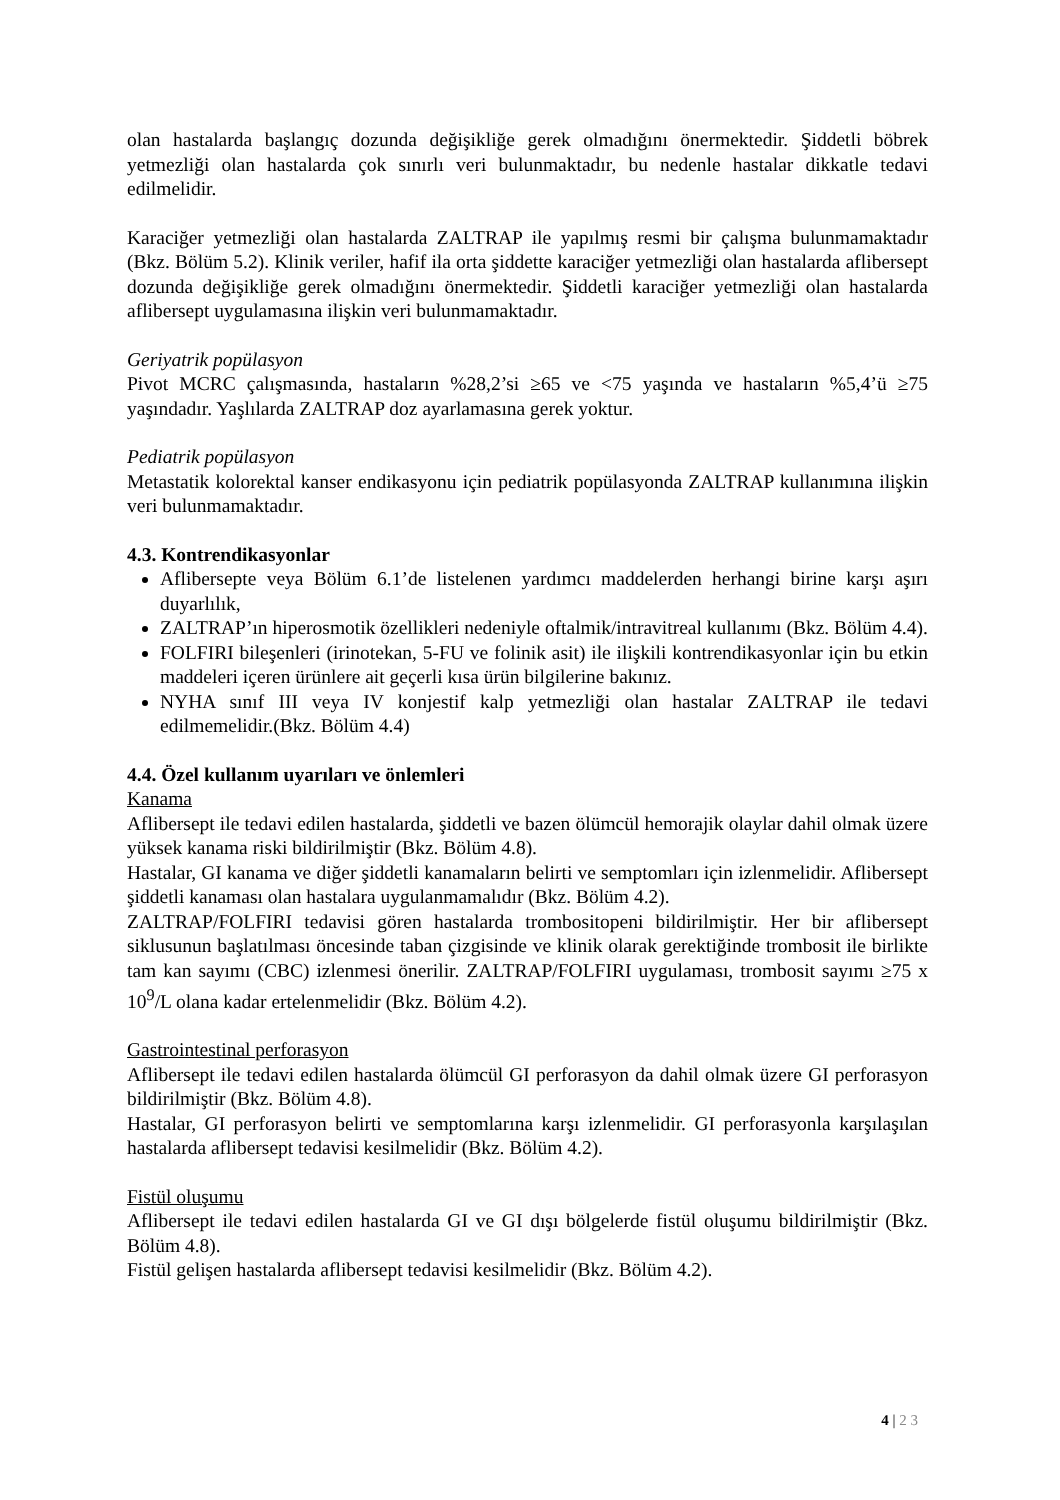olan hastalarda başlangıç dozunda değişikliğe gerek olmadığını önermektedir. Şiddetli böbrek yetmezliği olan hastalarda çok sınırlı veri bulunmaktadır, bu nedenle hastalar dikkatle tedavi edilmelidir.
Karaciğer yetmezliği olan hastalarda ZALTRAP ile yapılmış resmi bir çalışma bulunmamaktadır (Bkz. Bölüm 5.2). Klinik veriler, hafif ila orta şiddette karaciğer yetmezliği olan hastalarda aflibersept dozunda değişikliğe gerek olmadığını önermektedir. Şiddetli karaciğer yetmezliği olan hastalarda aflibersept uygulamasına ilişkin veri bulunmamaktadır.
Geriyatrik popülasyon
Pivot MCRC çalışmasında, hastaların %28,2’si ≥65 ve <75 yaşında ve hastaların %5,4’ü ≥75 yaşındadır. Yaşlılarda ZALTRAP doz ayarlamasına gerek yoktur.
Pediatrik popülasyon
Metastatik kolorektal kanser endikasyonu için pediatrik popülasyonda ZALTRAP kullanımına ilişkin veri bulunmamaktadır.
4.3. Kontrendikasyonlar
Aflibersepte veya Bölüm 6.1’de listelenen yardımcı maddelerden herhangi birine karşı aşırı duyarlılık,
ZALTRAP’ın hiperosmotik özellikleri nedeniyle oftalmik/intravitreal kullanımı (Bkz. Bölüm 4.4).
FOLFIRI bileşenleri (irinotekan, 5-FU ve folinik asit) ile ilişkili kontrendikasyonlar için bu etkin maddeleri içeren ürünlere ait geçerli kısa ürün bilgilerine bakınız.
NYHA sınıf III veya IV konjestif kalp yetmezliği olan hastalar ZALTRAP ile tedavi edilmemelidir.(Bkz. Bölüm 4.4)
4.4. Özel kullanım uyarıları ve önlemleri
Kanama
Aflibersept ile tedavi edilen hastalarda, şiddetli ve bazen ölümcül hemorajik olaylar dahil olmak üzere yüksek kanama riski bildirilmiştir (Bkz. Bölüm 4.8).
Hastalar, GI kanama ve diğer şiddetli kanamaların belirti ve semptomları için izlenmelidir. Aflibersept şiddetli kanaması olan hastalara uygulanmamalıdır (Bkz. Bölüm 4.2).
ZALTRAP/FOLFIRI tedavisi gören hastalarda trombositopeni bildirilmiştir. Her bir aflibersept siklusunun başlatılması öncesinde taban çizgisinde ve klinik olarak gerektiğinde trombosit ile birlikte tam kan sayımı (CBC) izlenmesi önerilir. ZALTRAP/FOLFIRI uygulaması, trombosit sayımı ≥75 x 10<sup>9</sup>/L olana kadar ertelenmelidir (Bkz. Bölüm 4.2).
Gastrointestinal perforasyon
Aflibersept ile tedavi edilen hastalarda ölümcül GI perforasyon da dahil olmak üzere GI perforasyon bildirilmiştir (Bkz. Bölüm 4.8).
Hastalar, GI perforasyon belirti ve semptomlarına karşı izlenmelidir. GI perforasyonla karşılaşılan hastalarda aflibersept tedavisi kesilmelidir (Bkz. Bölüm 4.2).
Fistül oluşumu
Aflibersept ile tedavi edilen hastalarda GI ve GI dışı bölgelerde fistül oluşumu bildirilmiştir (Bkz. Bölüm 4.8).
Fistül gelişen hastalarda aflibersept tedavisi kesilmelidir (Bkz. Bölüm 4.2).
4 | 2 3